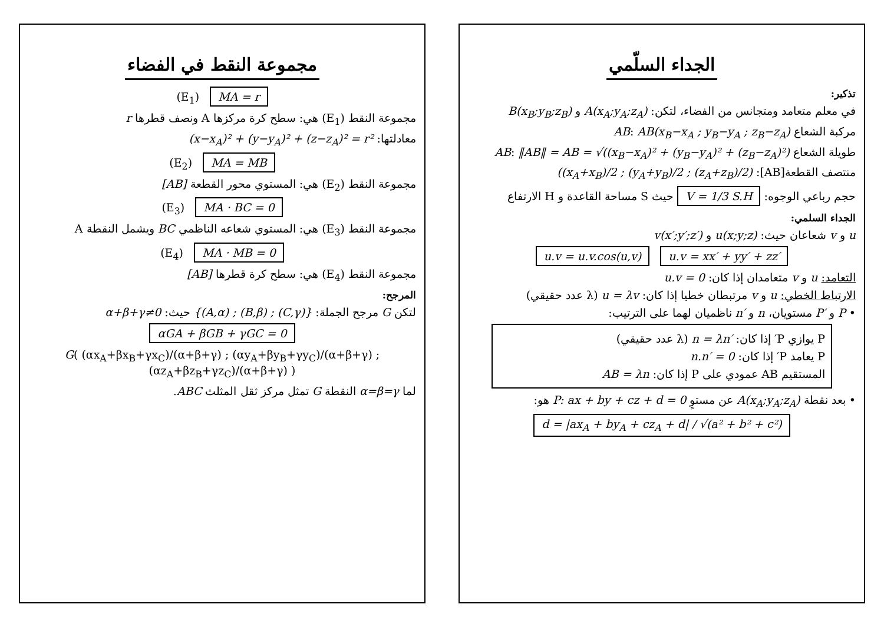الجداء السلّمي
تذكير:
في معلم متعامد ومتجانس من الفضاء، لتكن: A(x<sub>A</sub>;y<sub>A</sub>;z<sub>A</sub>) و B(x<sub>B</sub>;y<sub>B</sub>;z<sub>B</sub>)
مركبة الشعاع AB: AB(x<sub>B</sub>−x<sub>A</sub> ; y<sub>B</sub>−y<sub>A</sub> ; z<sub>B</sub>−z<sub>A</sub>)
طويلة الشعاع AB: ‖AB‖ = AB = √((x<sub>B</sub>−x<sub>A</sub>)² + (y<sub>B</sub>−y<sub>A</sub>)² + (z<sub>B</sub>−z<sub>A</sub>)²)
منتصف القطعة[AB]: ((x<sub>A</sub>+x<sub>B</sub>)/2 ; (y<sub>A</sub>+y<sub>B</sub>)/2 ; (z<sub>A</sub>+z<sub>B</sub>)/2)
حجم رباعي الوجوه: V = 1/3 S.H حيث S مساحة القاعدة و H الارتفاع
الجداء السلمي:
u و v شعاعان حيث: u(x;y;z) و v(x′;y′;z′)
u.v = u.v.cos(u,v) u.v = xx′ + yy′ + zz′
التعامد: u و v متعامدان إذا كان: u.v = 0
الارتباط الخطي: u و v مرتبطان خطيا إذا كان: u = λv (λ عدد حقيقي)
• P و P′ مستويان، n و n′ ناظميان لهما على الترتيب:
P يوازي P′ إذا كان: n = λn′ (λ عدد حقيقي)
P يعامد P′ إذا كان: n.n′ = 0
المستقيم AB عمودي على P إذا كان: AB = λn
• بعد نقطة A(x<sub>A</sub>;y<sub>A</sub>;z<sub>A</sub>) عن مستوٍ P: ax + by + cz + d = 0 هو:
d = |ax<sub>A</sub> + by<sub>A</sub> + cz<sub>A</sub> + d| / √(a² + b² + c²)
مجموعة النقط في الفضاء
(E<sub>1</sub>) MA = r
مجموعة النقط (E<sub>1</sub>) هي: سطح كرة مركزها A ونصف قطرها r
معادلتها: (x−x<sub>A</sub>)² + (y−y<sub>A</sub>)² + (z−z<sub>A</sub>)² = r²
(E<sub>2</sub>) MA = MB
مجموعة النقط (E<sub>2</sub>) هي: المستوي محور القطعة [AB]
(E<sub>3</sub>) MA · BC = 0
مجموعة النقط (E<sub>3</sub>) هي: المستوي شعاعه الناظمي BC ويشمل النقطة A
(E<sub>4</sub>) MA · MB = 0
مجموعة النقط (E<sub>4</sub>) هي: سطح كرة قطرها [AB]
المرجح:
لتكن G مرجح الجملة: {(A,α) ; (B,β) ; (C,γ)} حيث: α+β+γ≠0
αGA + βGB + γGC = 0
G( (αx<sub>A</sub>+βx<sub>B</sub>+γx<sub>C</sub>)/(α+β+γ) ; (αy<sub>A</sub>+βy<sub>B</sub>+γy<sub>C</sub>)/(α+β+γ) ; (αz<sub>A</sub>+βz<sub>B</sub>+γz<sub>C</sub>)/(α+β+γ) )
لما α=β=γ النقطة G تمثل مركز ثقل المثلث ABC.